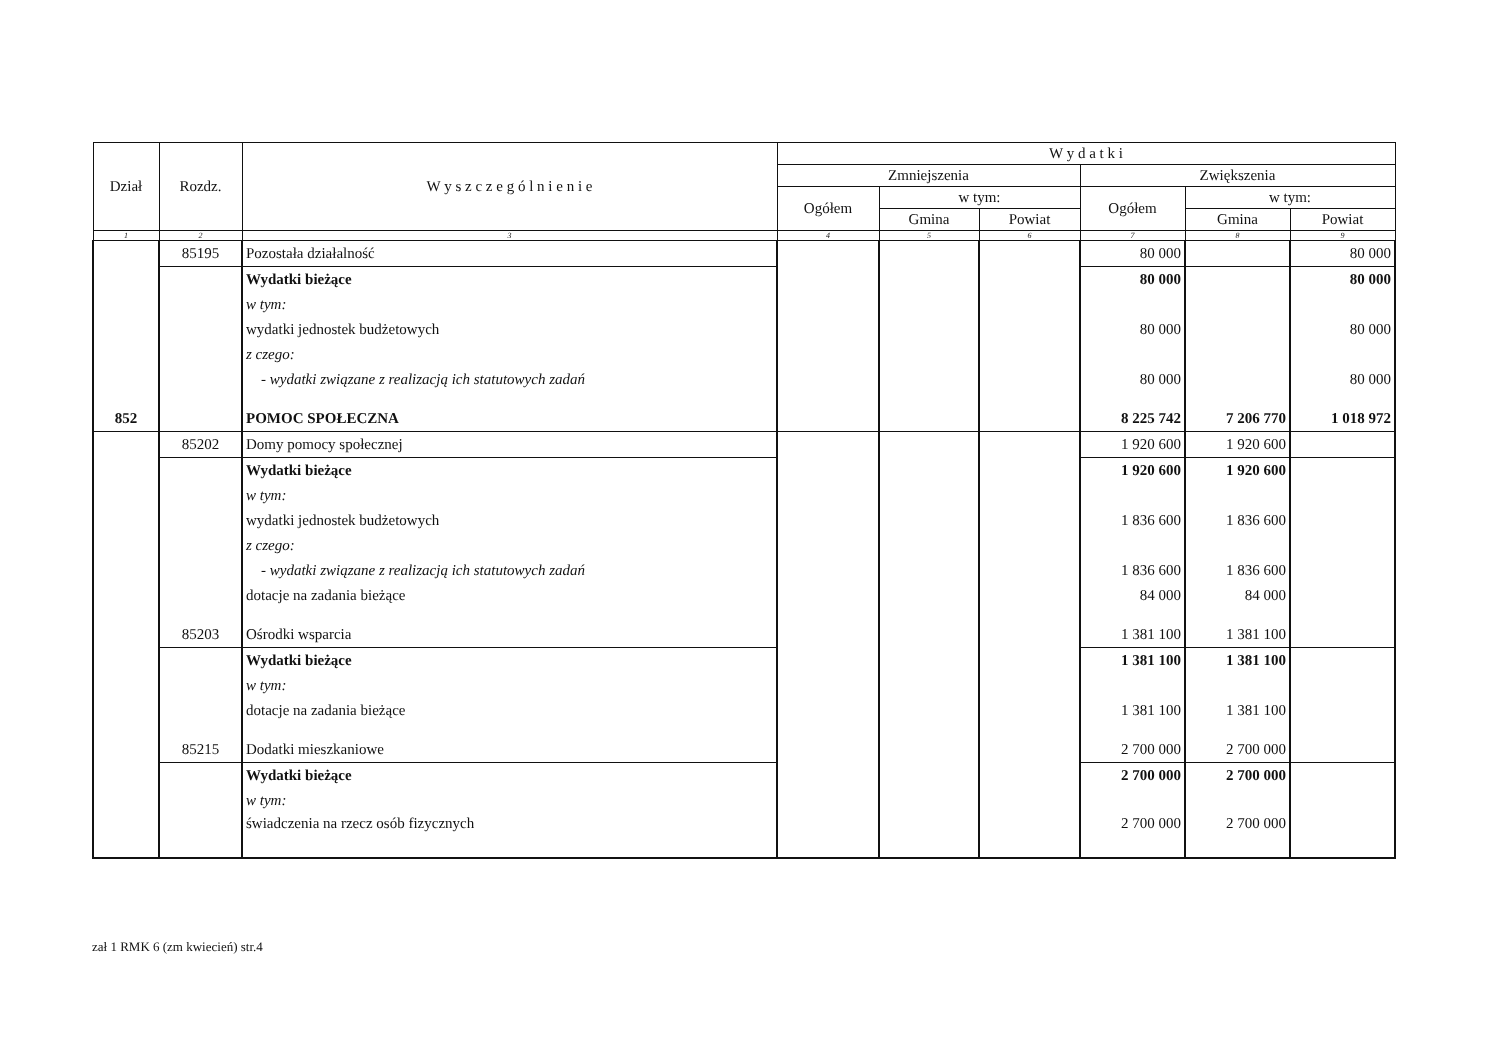| Dział | Rozdz. | W y s z c z e g ó l n i e n i e | W y d a t k i | | | | | |
| --- | --- | --- | --- | --- | --- | --- | --- | --- |
| | | | Zmniejszenia | | | Zwiększenia | | |
| | | | Ogółem | w tym: | | Ogółem | w tym: | |
| | | | | Gmina | Powiat | | Gmina | Powiat |
| 1 | 2 | 3 | 4 | 5 | 6 | 7 | 8 | 9 |
| | 85195 | Pozostała działalność | | | | 80 000 | | 80 000 |
| | | Wydatki bieżące | | | | 80 000 | | 80 000 |
| | | w tym: | | | | | | |
| | | wydatki jednostek budżetowych | | | | 80 000 | | 80 000 |
| | | z czego: | | | | | | |
| | | - wydatki związane z realizacją ich statutowych zadań | | | | 80 000 | | 80 000 |
| 852 | | POMOC SPOŁECZNA | | | | 8 225 742 | 7 206 770 | 1 018 972 |
| | 85202 | Domy pomocy społecznej | | | | 1 920 600 | 1 920 600 | |
| | | Wydatki bieżące | | | | 1 920 600 | 1 920 600 | |
| | | w tym: | | | | | | |
| | | wydatki jednostek budżetowych | | | | 1 836 600 | 1 836 600 | |
| | | z czego: | | | | | | |
| | | - wydatki związane z realizacją ich statutowych zadań | | | | 1 836 600 | 1 836 600 | |
| | | dotacje na zadania bieżące | | | | 84 000 | 84 000 | |
| | 85203 | Ośrodki wsparcia | | | | 1 381 100 | 1 381 100 | |
| | | Wydatki bieżące | | | | 1 381 100 | 1 381 100 | |
| | | w tym: | | | | | | |
| | | dotacje na zadania bieżące | | | | 1 381 100 | 1 381 100 | |
| | 85215 | Dodatki mieszkaniowe | | | | 2 700 000 | 2 700 000 | |
| | | Wydatki bieżące | | | | 2 700 000 | 2 700 000 | |
| | | w tym: | | | | | | |
| | | świadczenia na rzecz osób fizycznych | | | | 2 700 000 | 2 700 000 | |
zał 1 RMK 6 (zm kwiecień) str.4